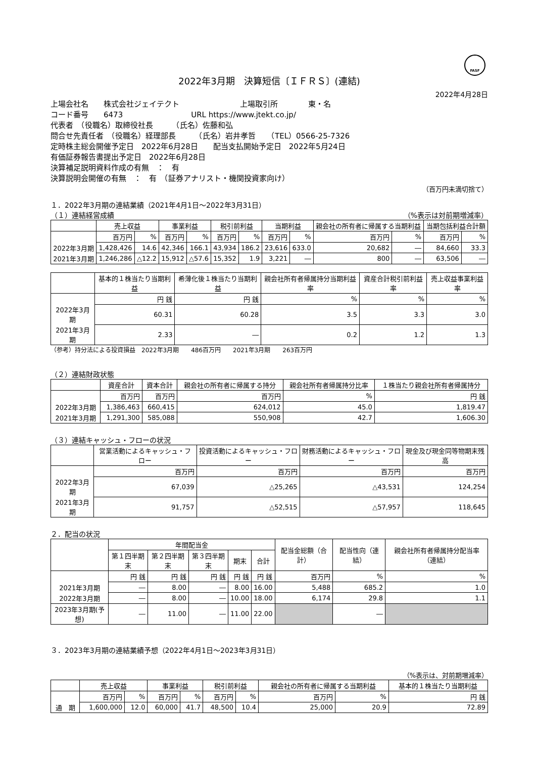FASF
2022年3月期　決算短信〔ＩＦＲＳ〕(連結)
2022年4月28日
上場会社名　　株式会社ジェイテクト　　　　　　　　上場取引所　　　　東・名
コード番号　　6473　　　　　　　　　URL https://www.jtekt.co.jp/
代表者　（役職名）取締役社長　　　（氏名）佐藤和弘
問合せ先責任者　（役職名）経理部長　　　（氏名）岩井孝哲　　（TEL）0566-25-7326
定時株主総会開催予定日　2022年6月28日　　配当支払開始予定日　2022年5月24日
有価証券報告書提出予定日　2022年6月28日
決算補足説明資料作成の有無　：　有
決算説明会開催の有無　：　有　（証券アナリスト・機関投資家向け）
（百万円未満切捨て）
１．2022年3月期の連結業績（2021年4月1日～2022年3月31日）
（１）連結経営成績 （%表示は対前期増減率）
| | 売上収益 | | 事業利益 | | 税引前利益 | | 当期利益 | | 親会社の所有者に帰属する当期利益 | | 当期包括利益合計額 | |
| --- | --- | --- | --- | --- | --- | --- | --- | --- | --- | --- | --- | --- |
| | 百万円 | % | 百万円 | % | 百万円 | % | 百万円 | % | 百万円 | % | 百万円 | % |
| 2022年3月期 | 1,428,426 | 14.6 | 42,346 | 166.1 | 43,934 | 186.2 | 23,616 | 633.0 | 20,682 | ― | 84,660 | 33.3 |
| 2021年3月期 | 1,246,286 | △12.2 | 15,912 | △57.6 | 15,352 | 1.9 | 3,221 | ― | 800 | ― | 63,506 | ― |
| | 基本的１株当たり当期利益 | 希薄化後１株当たり当期利益 | 親会社所有者帰属持分当期利益率 | 資産合計税引前利益率 | 売上収益事業利益率 |
| --- | --- | --- | --- | --- | --- |
| | 円 銭 | 円 銭 | % | % | % |
| 2022年3月期 | 60.31 | 60.28 | 3.5 | 3.3 | 3.0 |
| 2021年3月期 | 2.33 | ― | 0.2 | 1.2 | 1.3 |
（参考）持分法による投資損益　2022年3月期　　486百万円　　2021年3月期　　263百万円
（２）連結財政状態
| | 資産合計 | 資本合計 | 親会社の所有者に帰属する持分 | 親会社所有者帰属持分比率 | １株当たり親会社所有者帰属持分 |
| --- | --- | --- | --- | --- | --- |
| | 百万円 | 百万円 | 百万円 | % | 円 銭 |
| 2022年3月期 | 1,386,463 | 660,415 | 624,012 | 45.0 | 1,819.47 |
| 2021年3月期 | 1,291,300 | 585,088 | 550,908 | 42.7 | 1,606.30 |
（３）連結キャッシュ・フローの状況
| | 営業活動によるキャッシュ・フロー | 投資活動によるキャッシュ・フロー | 財務活動によるキャッシュ・フロー | 現金及び現金同等物期末残高 |
| --- | --- | --- | --- | --- |
| | 百万円 | 百万円 | 百万円 | 百万円 |
| 2022年3月期 | 67,039 | △25,265 | △43,531 | 124,254 |
| 2021年3月期 | 91,757 | △52,515 | △57,957 | 118,645 |
２．配当の状況
| | 年間配当金 | | | | | 配当金総額（合計） | 配当性向（連結） | 親会社所有者帰属持分配当率（連結） |
| --- | --- | --- | --- | --- | --- | --- | --- | --- |
| | 第１四半期末 | 第２四半期末 | 第３四半期末 | 期末 | 合計 | | | |
| | 円 銭 | 円 銭 | 円 銭 | 円 銭 | 円 銭 | 百万円 | % | % |
| 2021年3月期 | ― | 8.00 | ― | 8.00 | 16.00 | 5,488 | 685.2 | 1.0 |
| 2022年3月期 | ― | 8.00 | ― | 10.00 | 18.00 | 6,174 | 29.8 | 1.1 |
| 2023年3月期(予想) | ― | 11.00 | ― | 11.00 | 22.00 | | ― | |
３．2023年3月期の連結業績予想（2022年4月1日～2023年3月31日）
（%表示は、対前期増減率）
| | 売上収益 | | 事業利益 | | 税引前利益 | | 親会社の所有者に帰属する当期利益 | | 基本的１株当たり当期利益 |
| --- | --- | --- | --- | --- | --- | --- | --- | --- | --- |
| | 百万円 | % | 百万円 | % | 百万円 | % | 百万円 | % | 円 銭 |
| 通 期 | 1,600,000 | 12.0 | 60,000 | 41.7 | 48,500 | 10.4 | 25,000 | 20.9 | 72.89 |